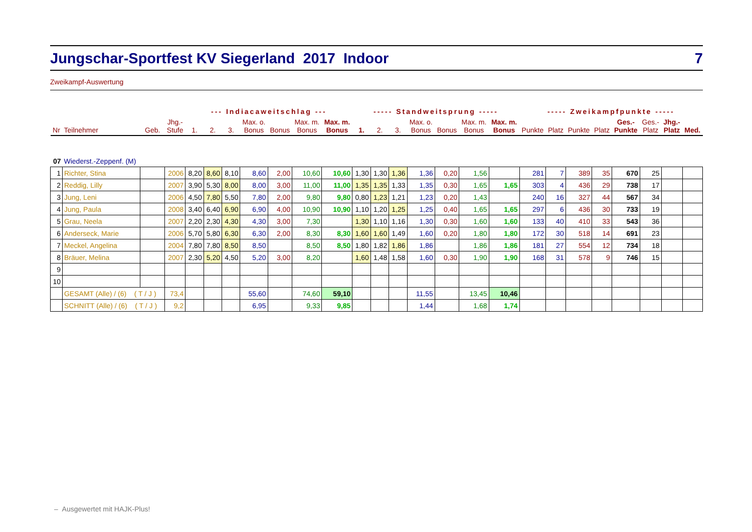Jungschar-Sportfest KV Siegerland 2017 Indoor 7
Zweikampf-Auswertung
| | | | | --- Indiacaweitschlag --- | | | | | | | ----- Standweitsprung ----- | | | | | | | ----- Zweikampfpunkte ----- | | | | | | | |
| Nr | Teilnehmer | Geb. | Jhg.- Stufe | 1. | 2. | 3. | Max. o. Bonus | Bonus | Max. m. Bonus | Max. m. Bonus | 1. | 2. | 3. | Max. o. Bonus | Bonus | Max. m. Bonus | Max. m. Bonus | Punkte | Platz | Punkte | Platz | Ges.- Punkte | Ges.- Platz | Jhg.- Platz | Med. |
| 07 | Wiederst.-Zeppenf. (M) | | | | | | | | | | | | | | | | | | | | | | | | |
| 1 | Richter, Stina | | 2006 | 8,20 | 8,60 | 8,10 | 8,60 | 2,00 | 10,60 | 10,60 | 1,30 | 1,30 | 1,36 | 1,36 | 0,20 | 1,56 | | 281 | 7 | 389 | 35 | 670 | 25 | | |
| 2 | Reddig, Lilly | | 2007 | 3,90 | 5,30 | 8,00 | 8,00 | 3,00 | 11,00 | 11,00 | 1,35 | 1,35 | 1,33 | 1,35 | 0,30 | 1,65 | 1,65 | 303 | 4 | 436 | 29 | 738 | 17 | | |
| 3 | Jung, Leni | | 2006 | 4,50 | 7,80 | 5,50 | 7,80 | 2,00 | 9,80 | 9,80 | 0,80 | 1,23 | 1,21 | 1,23 | 0,20 | 1,43 | | 240 | 16 | 327 | 44 | 567 | 34 | | |
| 4 | Jung, Paula | | 2008 | 3,40 | 6,40 | 6,90 | 6,90 | 4,00 | 10,90 | 10,90 | 1,10 | 1,20 | 1,25 | 1,25 | 0,40 | 1,65 | 1,65 | 297 | 6 | 436 | 30 | 733 | 19 | | |
| 5 | Grau, Neela | | 2007 | 2,20 | 2,30 | 4,30 | 4,30 | 3,00 | 7,30 | | 1,30 | 1,10 | 1,16 | 1,30 | 0,30 | 1,60 | 1,60 | 133 | 40 | 410 | 33 | 543 | 36 | | |
| 6 | Anderseck, Marie | | 2006 | 5,70 | 5,80 | 6,30 | 6,30 | 2,00 | 8,30 | 8,30 | 1,60 | 1,60 | 1,49 | 1,60 | 0,20 | 1,80 | 1,80 | 172 | 30 | 518 | 14 | 691 | 23 | | |
| 7 | Meckel, Angelina | | 2004 | 7,80 | 7,80 | 8,50 | 8,50 | | 8,50 | 8,50 | 1,80 | 1,82 | 1,86 | 1,86 | | 1,86 | 1,86 | 181 | 27 | 554 | 12 | 734 | 18 | | |
| 8 | Bräuer, Melina | | 2007 | 2,30 | 5,20 | 4,50 | 5,20 | 3,00 | 8,20 | | 1,60 | 1,48 | 1,58 | 1,60 | 0,30 | 1,90 | 1,90 | 168 | 31 | 578 | 9 | 746 | 15 | | |
| 9 | | | | | | | | | | | | | | | | | | | | | | | | | |
| 10 | | | | | | | | | | | | | | | | | | | | | | | | | |
| | GESAMT (Alle) / (6) ( T / J ) | | 73,4 | | | | 55,60 | | 74,60 | 59,10 | | | | 11,55 | | 13,45 | 10,46 | | | | | | | | |
| | SCHNITT (Alle) / (6) ( T / J ) | | 9,2 | | | | 6,95 | | 9,33 | 9,85 | | | | 1,44 | | 1,68 | 1,74 | | | | | | | | |
– Ausgewertet mit HAJK-Plus!